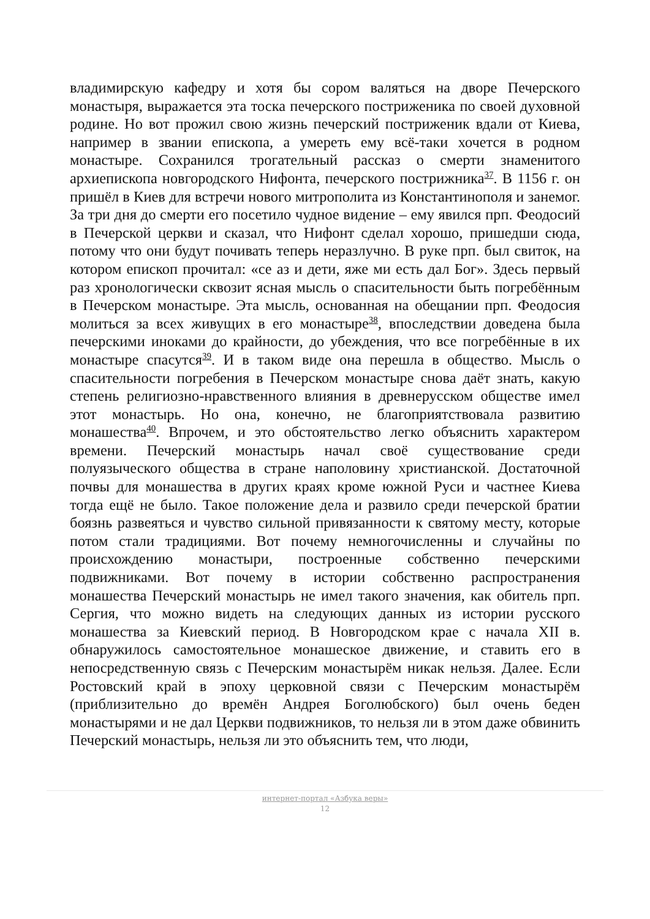владимирскую кафедру и хотя бы сором валяться на дворе Печерского монастыря, выражается эта тоска печерского постриженика по своей духовной родине. Но вот прожил свою жизнь печерский постриженик вдали от Киева, например в звании епископа, а умереть ему всё-таки хочется в родном монастыре. Сохранился трогательный рассказ о смерти знаменитого архиепископа новгородского Нифонта, печерского пострижника<sup>37</sup>. В 1156 г. он пришёл в Киев для встречи нового митрополита из Константинополя и занемог. За три дня до смерти его посетило чудное видение – ему явился прп. Феодосий в Печерской церкви и сказал, что Нифонт сделал хорошо, пришедши сюда, потому что они будут почивать теперь неразлучно. В руке прп. был свиток, на котором епископ прочитал: «се аз и дети, яже ми есть дал Бог». Здесь первый раз хронологически сквозит ясная мысль о спасительности быть погребённым в Печерском монастыре. Эта мысль, основанная на обещании прп. Феодосия молиться за всех живущих в его монастыре<sup>38</sup>, впоследствии доведена была печерскими иноками до крайности, до убеждения, что все погребённые в их монастыре спасутся<sup>39</sup>. И в таком виде она перешла в общество. Мысль о спасительности погребения в Печерском монастыре снова даёт знать, какую степень религиозно-нравственного влияния в древнерусском обществе имел этот монастырь. Но она, конечно, не благоприятствовала развитию монашества<sup>40</sup>. Впрочем, и это обстоятельство легко объяснить характером времени. Печерский монастырь начал своё существование среди полуязыческого общества в стране наполовину христианской. Достаточной почвы для монашества в других краях кроме южной Руси и частнее Киева тогда ещё не было. Такое положение дела и развило среди печерской братии боязнь развеяться и чувство сильной привязанности к святому месту, которые потом стали традициями. Вот почему немногочисленны и случайны по происхождению монастыри, построенные собственно печерскими подвижниками. Вот почему в истории собственно распространения монашества Печерский монастырь не имел такого значения, как обитель прп. Сергия, что можно видеть на следующих данных из истории русского монашества за Киевский период. В Новгородском крае с начала XII в. обнаружилось самостоятельное монашеское движение, и ставить его в непосредственную связь с Печерским монастырём никак нельзя. Далее. Если Ростовский край в эпоху церковной связи с Печерским монастырём (приблизительно до времён Андрея Боголюбского) был очень беден монастырями и не дал Церкви подвижников, то нельзя ли в этом даже обвинить Печерский монастырь, нельзя ли это объяснить тем, что люди,
интернет-портал «Азбука веры»
12